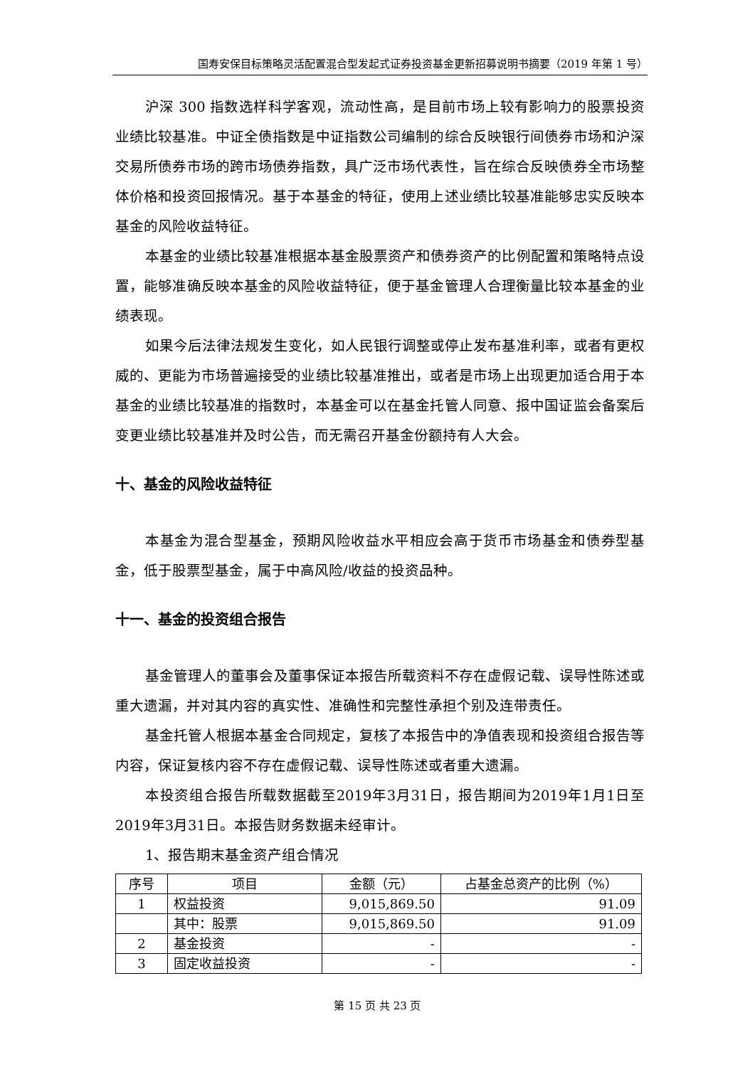国寿安保目标策略灵活配置混合型发起式证券投资基金更新招募说明书摘要（2019 年第 1 号）
沪深 300 指数选样科学客观，流动性高，是目前市场上较有影响力的股票投资业绩比较基准。中证全债指数是中证指数公司编制的综合反映银行间债券市场和沪深交易所债券市场的跨市场债券指数，具广泛市场代表性，旨在综合反映债券全市场整体价格和投资回报情况。基于本基金的特征，使用上述业绩比较基准能够忠实反映本基金的风险收益特征。
本基金的业绩比较基准根据本基金股票资产和债券资产的比例配置和策略特点设置，能够准确反映本基金的风险收益特征，便于基金管理人合理衡量比较本基金的业绩表现。
如果今后法律法规发生变化，如人民银行调整或停止发布基准利率，或者有更权威的、更能为市场普遍接受的业绩比较基准推出，或者是市场上出现更加适合用于本基金的业绩比较基准的指数时，本基金可以在基金托管人同意、报中国证监会备案后变更业绩比较基准并及时公告，而无需召开基金份额持有人大会。
十、基金的风险收益特征
本基金为混合型基金，预期风险收益水平相应会高于货币市场基金和债券型基金，低于股票型基金，属于中高风险/收益的投资品种。
十一、基金的投资组合报告
基金管理人的董事会及董事保证本报告所载资料不存在虚假记载、误导性陈述或重大遗漏，并对其内容的真实性、准确性和完整性承担个别及连带责任。
基金托管人根据本基金合同规定，复核了本报告中的净值表现和投资组合报告等内容，保证复核内容不存在虚假记载、误导性陈述或者重大遗漏。
本投资组合报告所载数据截至2019年3月31日，报告期间为2019年1月1日至2019年3月31日。本报告财务数据未经审计。
1、报告期末基金资产组合情况
| 序号 | 项目 | 金额（元） | 占基金总资产的比例（%） |
| --- | --- | --- | --- |
| 1 | 权益投资 | 9,015,869.50 | 91.09 |
| | 其中：股票 | 9,015,869.50 | 91.09 |
| 2 | 基金投资 | - | - |
| 3 | 固定收益投资 | - | - |
第 15 页 共 23 页